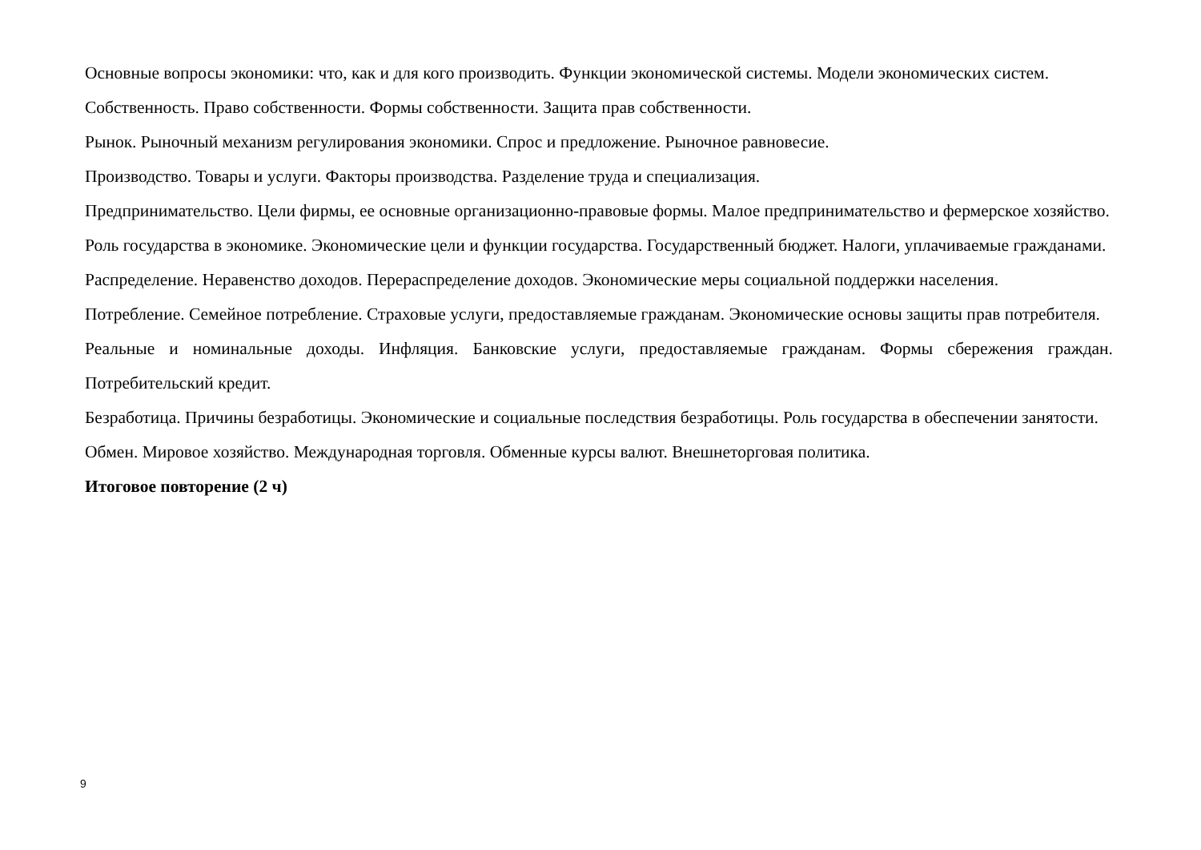Основные вопросы экономики: что, как и для кого производить. Функции экономической системы. Модели экономических систем.
Собственность. Право собственности. Формы собственности. Защита прав собственности.
Рынок. Рыночный механизм регулирования экономики. Спрос и предложение. Рыночное равновесие.
Производство. Товары и услуги. Факторы производства. Разделение труда и специализация.
Предпринимательство. Цели фирмы, ее основные организационно-правовые формы. Малое предпринимательство и фермерское хозяйство.
Роль государства в экономике. Экономические цели и функции государства. Государственный бюджет. Налоги, уплачиваемые гражданами.
Распределение. Неравенство доходов. Перераспределение доходов. Экономические меры социальной поддержки населения.
Потребление. Семейное потребление. Страховые услуги, предоставляемые гражданам. Экономические основы защиты прав потребителя.
Реальные и номинальные доходы. Инфляция. Банковские услуги, предоставляемые гражданам. Формы сбережения граждан. Потребительский кредит.
Безработица. Причины безработицы. Экономические и социальные последствия безработицы. Роль государства в обеспечении занятости.
Обмен. Мировое хозяйство. Международная торговля. Обменные курсы валют. Внешнеторговая политика.
Итоговое повторение (2 ч)
9